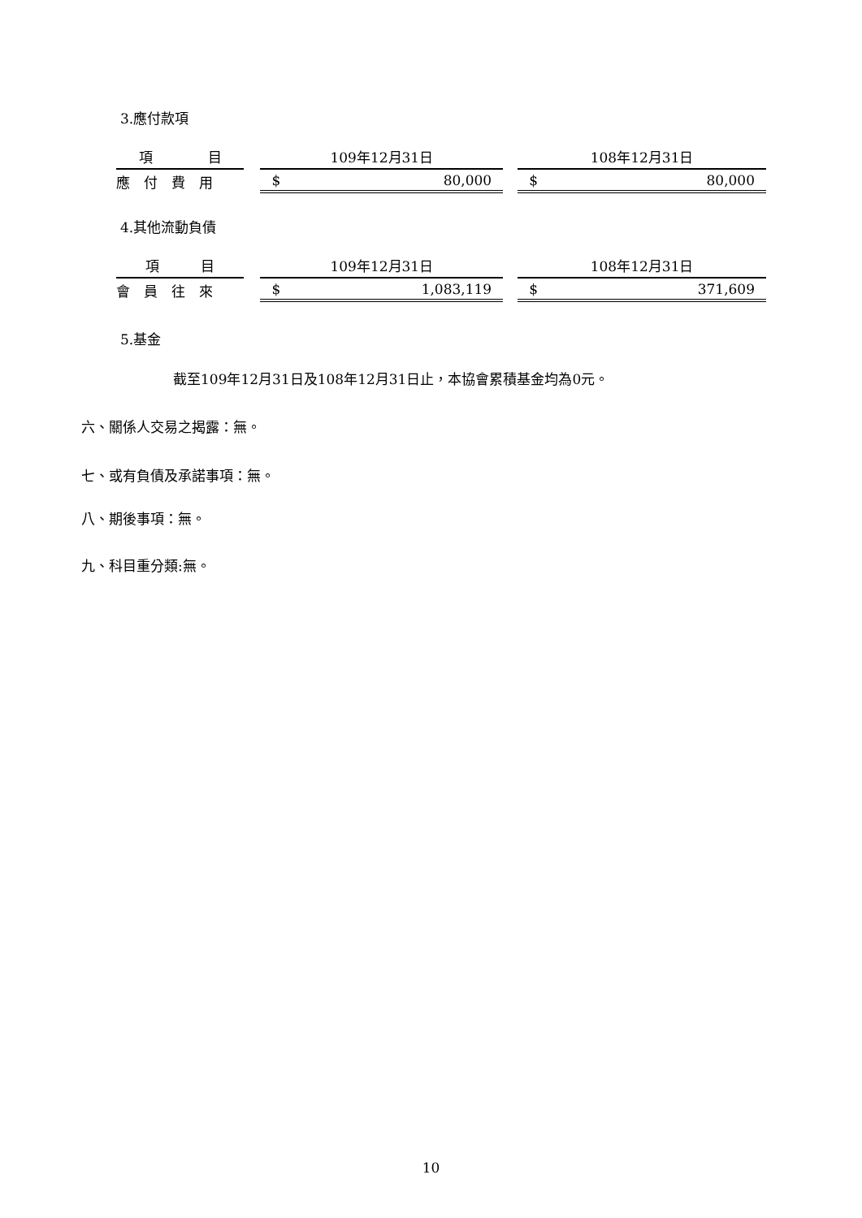3.應付款項
| 項 目 | | 109年12月31日 | | 108年12月31日 |
| --- | --- | --- | --- | --- |
| 應 付 費 用 | | $ 80,000 | | $ 80,000 |
4.其他流動負債
| 項 目 | | 109年12月31日 | | 108年12月31日 |
| --- | --- | --- | --- | --- |
| 會 員 往 來 | | $ 1,083,119 | | $ 371,609 |
5.基金
截至109年12月31日及108年12月31日止，本協會累積基金均為0元。
六、關係人交易之揭露：無。
七、或有負債及承諾事項：無。
八、期後事項：無。
九、科目重分類:無。
10